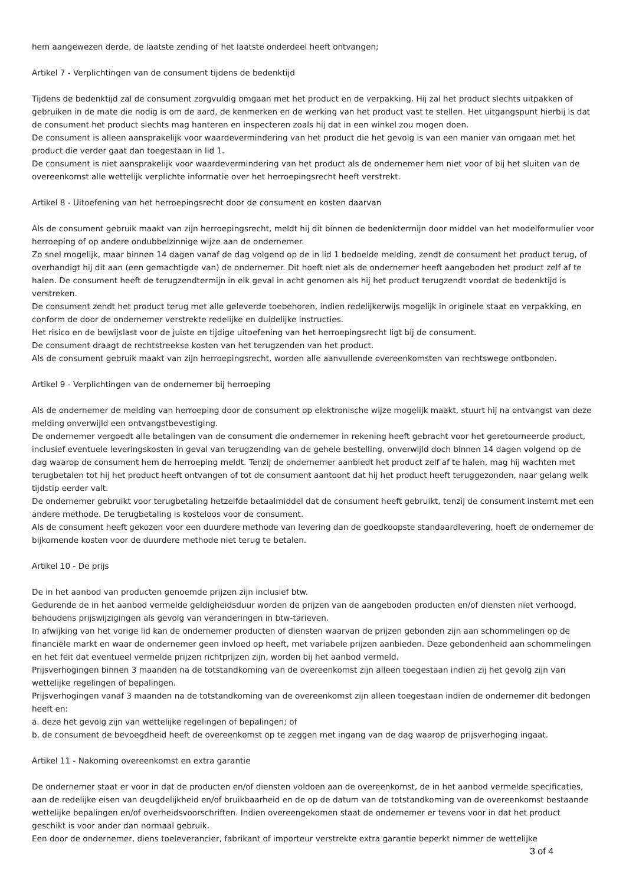hem aangewezen derde, de laatste zending of het laatste onderdeel heeft ontvangen;
Artikel 7 - Verplichtingen van de consument tijdens de bedenktijd
Tijdens de bedenktijd zal de consument zorgvuldig omgaan met het product en de verpakking. Hij zal het product slechts uitpakken of gebruiken in de mate die nodig is om de aard, de kenmerken en de werking van het product vast te stellen. Het uitgangspunt hierbij is dat de consument het product slechts mag hanteren en inspecteren zoals hij dat in een winkel zou mogen doen.
De consument is alleen aansprakelijk voor waardevermindering van het product die het gevolg is van een manier van omgaan met het product die verder gaat dan toegestaan in lid 1.
De consument is niet aansprakelijk voor waardevermindering van het product als de ondernemer hem niet voor of bij het sluiten van de overeenkomst alle wettelijk verplichte informatie over het herroepingsrecht heeft verstrekt.
Artikel 8 - Uitoefening van het herroepingsrecht door de consument en kosten daarvan
Als de consument gebruik maakt van zijn herroepingsrecht, meldt hij dit binnen de bedenktermijn door middel van het modelformulier voor herroeping of op andere ondubbelzinnige wijze aan de ondernemer.
Zo snel mogelijk, maar binnen 14 dagen vanaf de dag volgend op de in lid 1 bedoelde melding, zendt de consument het product terug, of overhandigt hij dit aan (een gemachtigde van) de ondernemer. Dit hoeft niet als de ondernemer heeft aangeboden het product zelf af te halen. De consument heeft de terugzendtermijn in elk geval in acht genomen als hij het product terugzendt voordat de bedenktijd is verstreken.
De consument zendt het product terug met alle geleverde toebehoren, indien redelijkerwijs mogelijk in originele staat en verpakking, en conform de door de ondernemer verstrekte redelijke en duidelijke instructies.
Het risico en de bewijslast voor de juiste en tijdige uitoefening van het herroepingsrecht ligt bij de consument.
De consument draagt de rechtstreekse kosten van het terugzenden van het product.
Als de consument gebruik maakt van zijn herroepingsrecht, worden alle aanvullende overeenkomsten van rechtswege ontbonden.
Artikel 9 - Verplichtingen van de ondernemer bij herroeping
Als de ondernemer de melding van herroeping door de consument op elektronische wijze mogelijk maakt, stuurt hij na ontvangst van deze melding onverwijld een ontvangstbevestiging.
De ondernemer vergoedt alle betalingen van de consument die ondernemer in rekening heeft gebracht voor het geretourneerde product, inclusief eventuele leveringskosten in geval van terugzending van de gehele bestelling, onverwijld doch binnen 14 dagen volgend op de dag waarop de consument hem de herroeping meldt. Tenzij de ondernemer aanbiedt het product zelf af te halen, mag hij wachten met terugbetalen tot hij het product heeft ontvangen of tot de consument aantoont dat hij het product heeft teruggezonden, naar gelang welk tijdstip eerder valt.
De ondernemer gebruikt voor terugbetaling hetzelfde betaalmiddel dat de consument heeft gebruikt, tenzij de consument instemt met een andere methode. De terugbetaling is kosteloos voor de consument.
Als de consument heeft gekozen voor een duurdere methode van levering dan de goedkoopste standaardlevering, hoeft de ondernemer de bijkomende kosten voor de duurdere methode niet terug te betalen.
Artikel 10 - De prijs
De in het aanbod van producten genoemde prijzen zijn inclusief btw.
Gedurende de in het aanbod vermelde geldigheidsduur worden de prijzen van de aangeboden producten en/of diensten niet verhoogd, behoudens prijswijzigingen als gevolg van veranderingen in btw-tarieven.
In afwijking van het vorige lid kan de ondernemer producten of diensten waarvan de prijzen gebonden zijn aan schommelingen op de financiële markt en waar de ondernemer geen invloed op heeft, met variabele prijzen aanbieden. Deze gebondenheid aan schommelingen en het feit dat eventueel vermelde prijzen richtprijzen zijn, worden bij het aanbod vermeld.
Prijsverhogingen binnen 3 maanden na de totstandkoming van de overeenkomst zijn alleen toegestaan indien zij het gevolg zijn van wettelijke regelingen of bepalingen.
Prijsverhogingen vanaf 3 maanden na de totstandkoming van de overeenkomst zijn alleen toegestaan indien de ondernemer dit bedongen heeft en:
a. deze het gevolg zijn van wettelijke regelingen of bepalingen; of
b. de consument de bevoegdheid heeft de overeenkomst op te zeggen met ingang van de dag waarop de prijsverhoging ingaat.
Artikel 11 - Nakoming overeenkomst en extra garantie
De ondernemer staat er voor in dat de producten en/of diensten voldoen aan de overeenkomst, de in het aanbod vermelde specificaties, aan de redelijke eisen van deugdelijkheid en/of bruikbaarheid en de op de datum van de totstandkoming van de overeenkomst bestaande wettelijke bepalingen en/of overheidsvoorschriften. Indien overeengekomen staat de ondernemer er tevens voor in dat het product geschikt is voor ander dan normaal gebruik.
Een door de ondernemer, diens toeleverancier, fabrikant of importeur verstrekte extra garantie beperkt nimmer de wettelijke
3 of 4